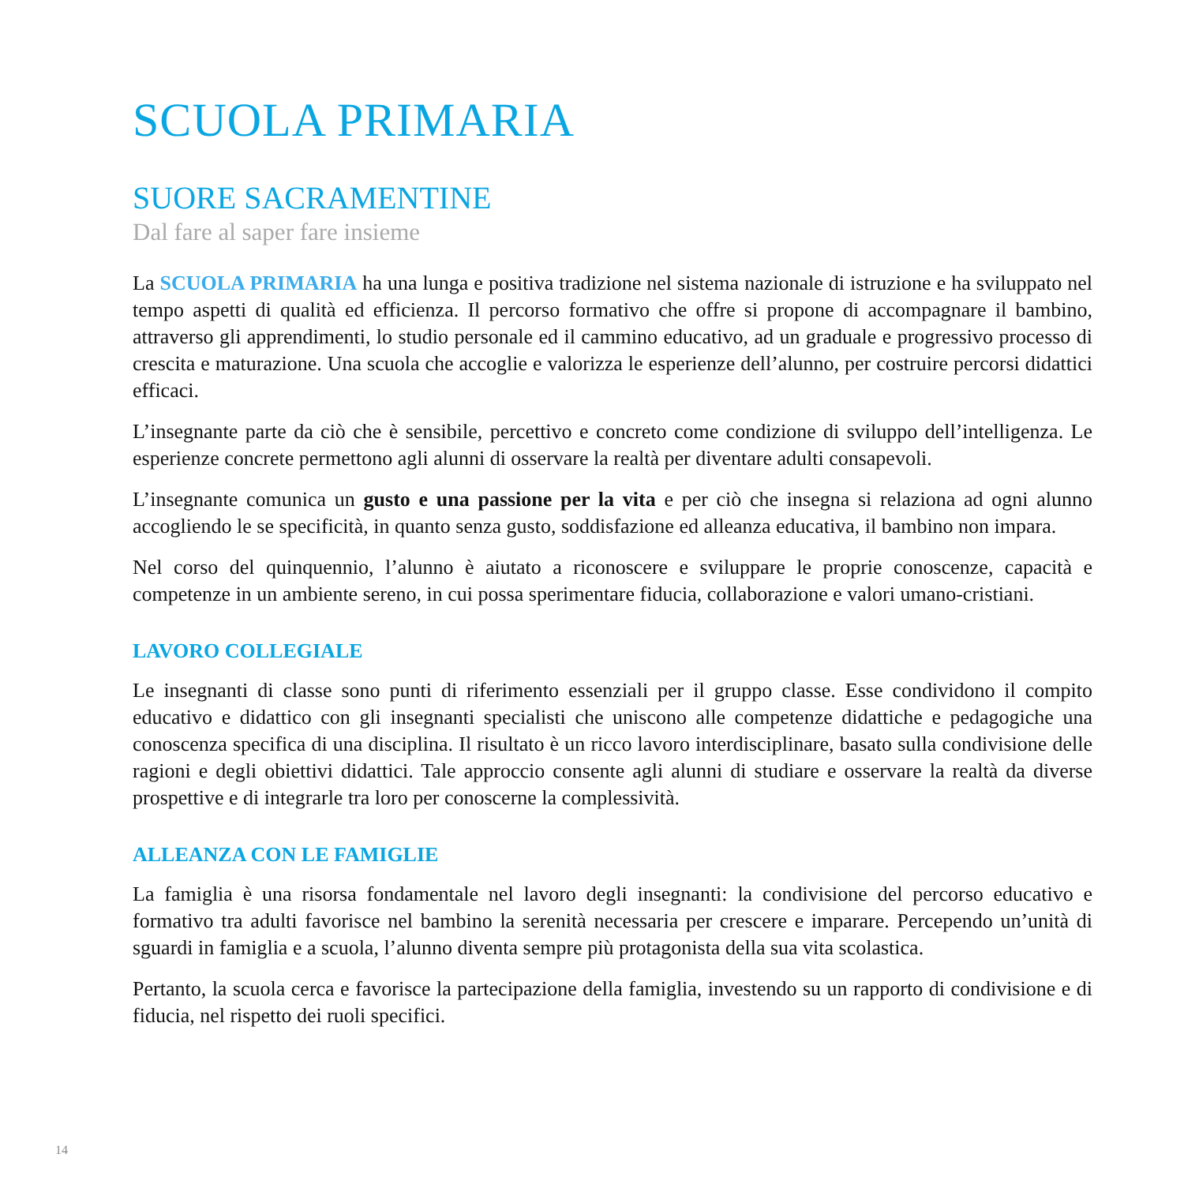SCUOLA PRIMARIA
SUORE SACRAMENTINE
Dal fare al saper fare insieme
La SCUOLA PRIMARIA ha una lunga e positiva tradizione nel sistema nazionale di istruzione e ha sviluppato nel tempo aspetti di qualità ed efficienza. Il percorso formativo che offre si propone di accompagnare il bambino, attraverso gli apprendimenti, lo studio personale ed il cammino educativo, ad un graduale e progressivo processo di crescita e maturazione. Una scuola che accoglie e valorizza le esperienze dell’alunno, per costruire percorsi didattici efficaci.
L’insegnante parte da ciò che è sensibile, percettivo e concreto come condizione di sviluppo dell’intelligenza. Le esperienze concrete permettono agli alunni di osservare la realtà per diventare adulti consapevoli.
L’insegnante comunica un gusto e una passione per la vita e per ciò che insegna si relaziona ad ogni alunno accogliendo le se specificità, in quanto senza gusto, soddisfazione ed alleanza educativa, il bambino non impara.
Nel corso del quinquennio, l’alunno è aiutato a riconoscere e sviluppare le proprie conoscenze, capacità e competenze in un ambiente sereno, in cui possa sperimentare fiducia, collaborazione e valori umano-cristiani.
LAVORO COLLEGIALE
Le insegnanti di classe sono punti di riferimento essenziali per il gruppo classe. Esse condividono il compito educativo e didattico con gli insegnanti specialisti che uniscono alle competenze didattiche e pedagogiche una conoscenza specifica di una disciplina. Il risultato è un ricco lavoro interdisciplinare, basato sulla condivisione delle ragioni e degli obiettivi didattici. Tale approccio consente agli alunni di studiare e osservare la realtà da diverse prospettive e di integrarle tra loro per conoscerne la complessività.
ALLEANZA CON LE FAMIGLIE
La famiglia è una risorsa fondamentale nel lavoro degli insegnanti: la condivisione del percorso educativo e formativo tra adulti favorisce nel bambino la serenità necessaria per crescere e imparare. Percependo un’unità di sguardi in famiglia e a scuola, l’alunno diventa sempre più protagonista della sua vita scolastica.
Pertanto, la scuola cerca e favorisce la partecipazione della famiglia, investendo su un rapporto di condivisione e di fiducia, nel rispetto dei ruoli specifici.
14